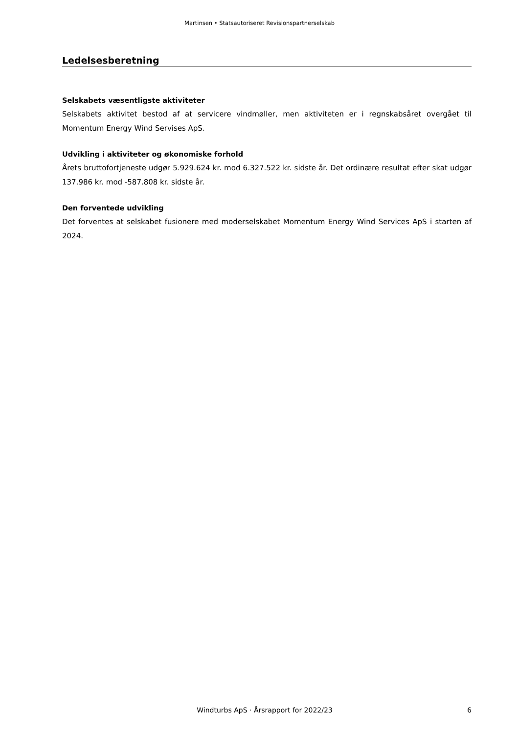Martinsen • Statsautoriseret Revisionspartnerselskab
Ledelsesberetning
Selskabets væsentligste aktiviteter
Selskabets aktivitet bestod af at servicere vindmøller, men aktiviteten er i regnskabsåret overgået til Momentum Energy Wind Servises ApS.
Udvikling i aktiviteter og økonomiske forhold
Årets bruttofortjeneste udgør 5.929.624 kr. mod 6.327.522 kr. sidste år. Det ordinære resultat efter skat udgør 137.986 kr. mod -587.808 kr. sidste år.
Den forventede udvikling
Det forventes at selskabet fusionere med moderselskabet Momentum Energy Wind Services ApS i starten af 2024.
Windturbs ApS · Årsrapport for 2022/23 6